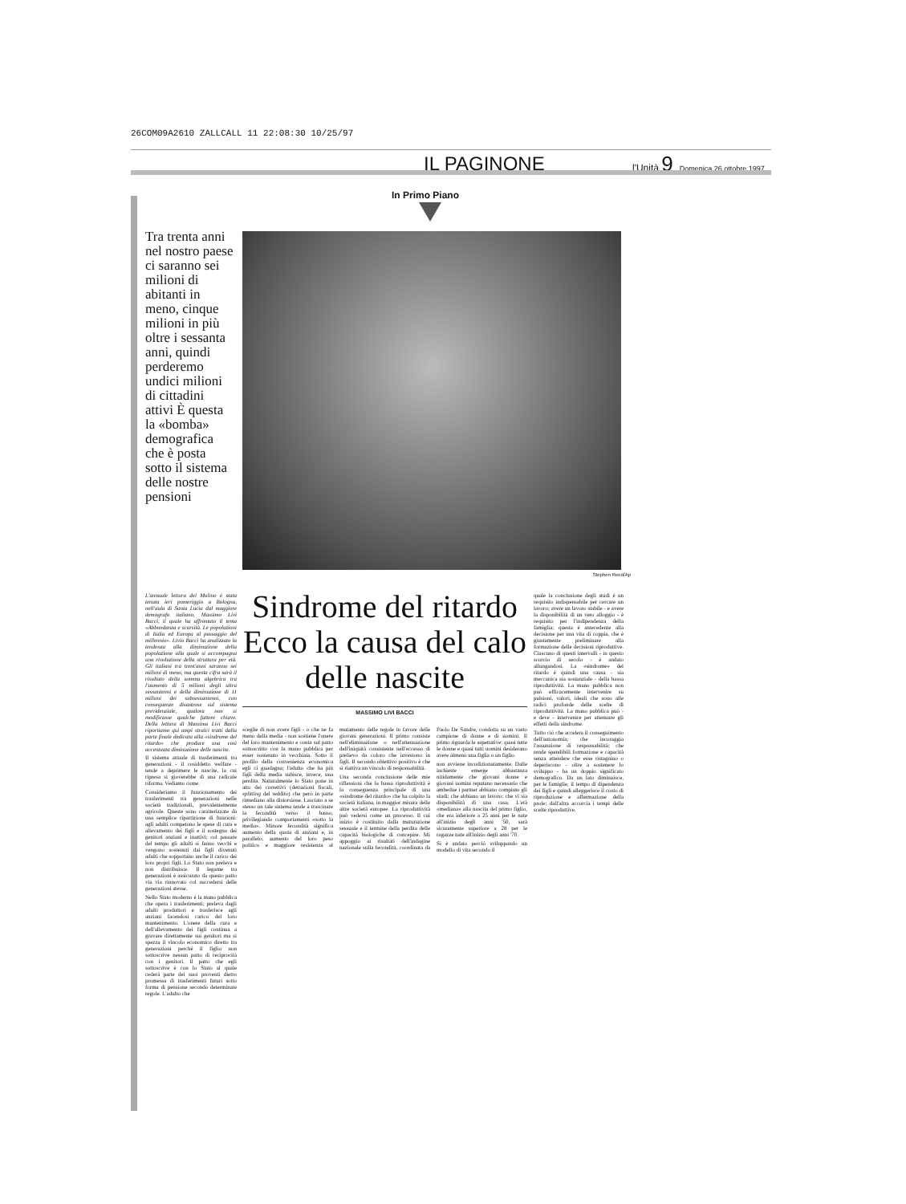26COM09A2610 ZALLCALL 11 22:08:30 10/25/97
IL PAGINONE l'Unità 9 Domenica 26 ottobre 1997
In Primo Piano
Tra trenta anni nel nostro paese ci saranno sei milioni di abitanti in meno, cinque milioni in più oltre i sessanta anni, quindi perderemo undici milioni di cittadini attivi È questa la «bomba» demografica che è posta sotto il sistema delle nostre pensioni
Stephen Reed/Ap
L'annuale lettura del Mulino è stata tenuta ieri pomeriggio a Bologna, nell'aula di Santa Lucia dal maggiore demografo italiano, Massimo Livi Bacci, il quale ha affrontato il tema «Abbondanza e scarsità. Le popolazioni di Italia ed Europa al passaggio del millennio». Livio Bacci ha analizzato la tendenza alla diminuzione della popolazione alla quale si accompagna una rivoluzione della struttura per età. Gli italiani tra trent'anni saranno sei milioni di meno, ma questa cifra sarà il risultato della somma algebrica tra l'aumento di 5 milioni degli ultra sessantenni e della diminuzione di 11 milioni dei subsessantenni, con conseguenze disastrose sul sistema previdenziale, qualora non si modificasse qualche fattore chiave. Della lettura di Massimo Livi Bacci riportiamo qui ampi stralci tratti dalla parte finale dedicata alla «sindrome del ritardo» che produce una così accentuata diminuzione delle nascite.
Il sistema attuale di trasferimenti tra generazioni - il cosiddetto welfare - tende a deprimere le nascite, la cui ripresa si gioverebbe di una radicale riforma. Vediamo come.
Consideriamo il funzionamento dei trasferimenti tra generazioni nelle società tradizionali, prevalentemente agricole. Queste sono caratterizzate da una semplice ripartizione di funzioni: agli adulti competono le spese di cura e allevamento dei figli e il sostegno dei genitori anziani e inattivi; col passare del tempo gli adulti si fanno vecchi e vengono sostenuti dai figli divenuti adulti che sopportano anche il carico dei loro propri figli. Lo Stato non preleva e non distribuisce. Il legame tra generazioni è assicurato da questo patto via via rinnovato col succedersi delle generazioni stesse.
Nello Stato moderno è la mano pubblica che opera i trasferimenti; preleva dagli adulti produttori e trasferisce agli anziani facendosi carico del loro mantenimento. L'onere della cura e dell'allevamento dei figli continua a gravare direttamente sui genitori ma si spezza il vincolo economico diretto tra generazioni perché il figlio non sottoscrive nessun patto di reciprocità con i genitori. Il patto che egli sottoscrive è con lo Stato al quale cederà parte dei suoi proventi dietro promessa di trasferimenti futuri sotto forma di pensione secondo determinate regole. L'adulto che
Sindrome del ritardo Ecco la causa del calo delle nascite
MASSIMO LIVI BACCI
sceglie di non avere figli - o che ne fa meno della media - non sostiene l'onere del loro mantenimento e conta sul patto sottoscritto con la mano pubblica per esser sostenuto in vecchiaia. Sotto il profilo della convenienza economica egli ci guadagna; l'adulto che ha più figli della media subisce, invece, una perdita. Naturalmente lo Stato pone in atto dei correttivi (detrazioni fiscali, splitting del reddito) che però in parte rimediano alla distorsione. Lasciato a se stesso un tale sistema tende a trascinare la fecondità verso il basso, privilegiando comportamenti «sotto la media». Minore fecondità significa aumento della quota di anziani e, in parallelo, aumento del loro peso politico e maggiore resistenza al mutamento delle regole in favore delle giovani generazioni. Il primo consiste nell'eliminazione o nell'attenuazione dell'iniquità consistente nell'eccesso di prelievo da coloro che investono in figli. Il secondo obiettivo positivo è che si riattiva un vincolo di responsabilità.
Una seconda conclusione delle mie riflessioni che la bassa riproduttività è la conseguenza principale di una «sindrome del ritardo» che ha colpito la società italiana, in maggior misura delle altre società europee. La riproduttività può vedersi come un processo. Il cui inizio è costituito dalla maturazione sessuale e il termine della perdita delle capacità biologiche di concepire. Mi appoggio ai risultati dell'indagine nazionale sulla fecondità, coordinata da Paolo De Sandre, condotta su un vasto campione di donne e di uomini. Il primo riguarda le aspettative: quasi tutte le donne e quasi tutti uomini desiderano avere almeno una figlia o un figlio.
non avviene incodizionatamente. Dalle inchieste emerge abbastanza nitidamente che giovani donne e giovani uomini reputano necessario che ambedue i partner abbiano compiuto gli studi; che abbiano un lavoro; che vi sia disponibilità di una casa. L'età «mediana» alla nascita del primo figlio, che era inferiore a 25 anni per le nate all'inizio degli anni '50, sarà sicuramente superiore a 28 per le ragazze nate all'inizio degli anni '70.
Si è andato perciò sviluppando un modello di vita secondo il
quale la conclusione degli studi è un requisito indispensabile per cercare un lavoro; avere un lavoro stabile - e avere la disponibilità di un vero alloggio - è requisito per l'indipendenza della famiglia; questa è antecedente alla decisione per una vita di coppia, che è giustamente preliminare alla formazione delle decisioni riproduttive. Ciascuno di questi intervalli - in questo scorcio di secolo - è andato allungandosi. La «sindrome» del ritardo è quindi una causa - sia meccanica sia sostanziale - della bassa riproduttività. La mano pubblica non può efficacemente intervenire su pulsioni, valori, ideali che sono alle radici profonde delle scelte di riproduttività. La mano pubblica può - e deve - intervenire per attenuare gli effetti della sindrome.
Tutto ciò che accelera il conseguimento dell'autonomia; che incoraggia l'assunzione di responsabilità; che rende spendibili formazione e capacità senza attendere che esse ristagnino o deperiscono - oltre a sostenere lo sviluppo - ha un doppio significato demografico. Da un lato diminuisce, per le famiglie, il tempo di dipendenza dei figli e quindi alleggerisce il costo di riproduzione e affermazione della prole; dall'altra accorcia i tempi delle scelte riproduttive.